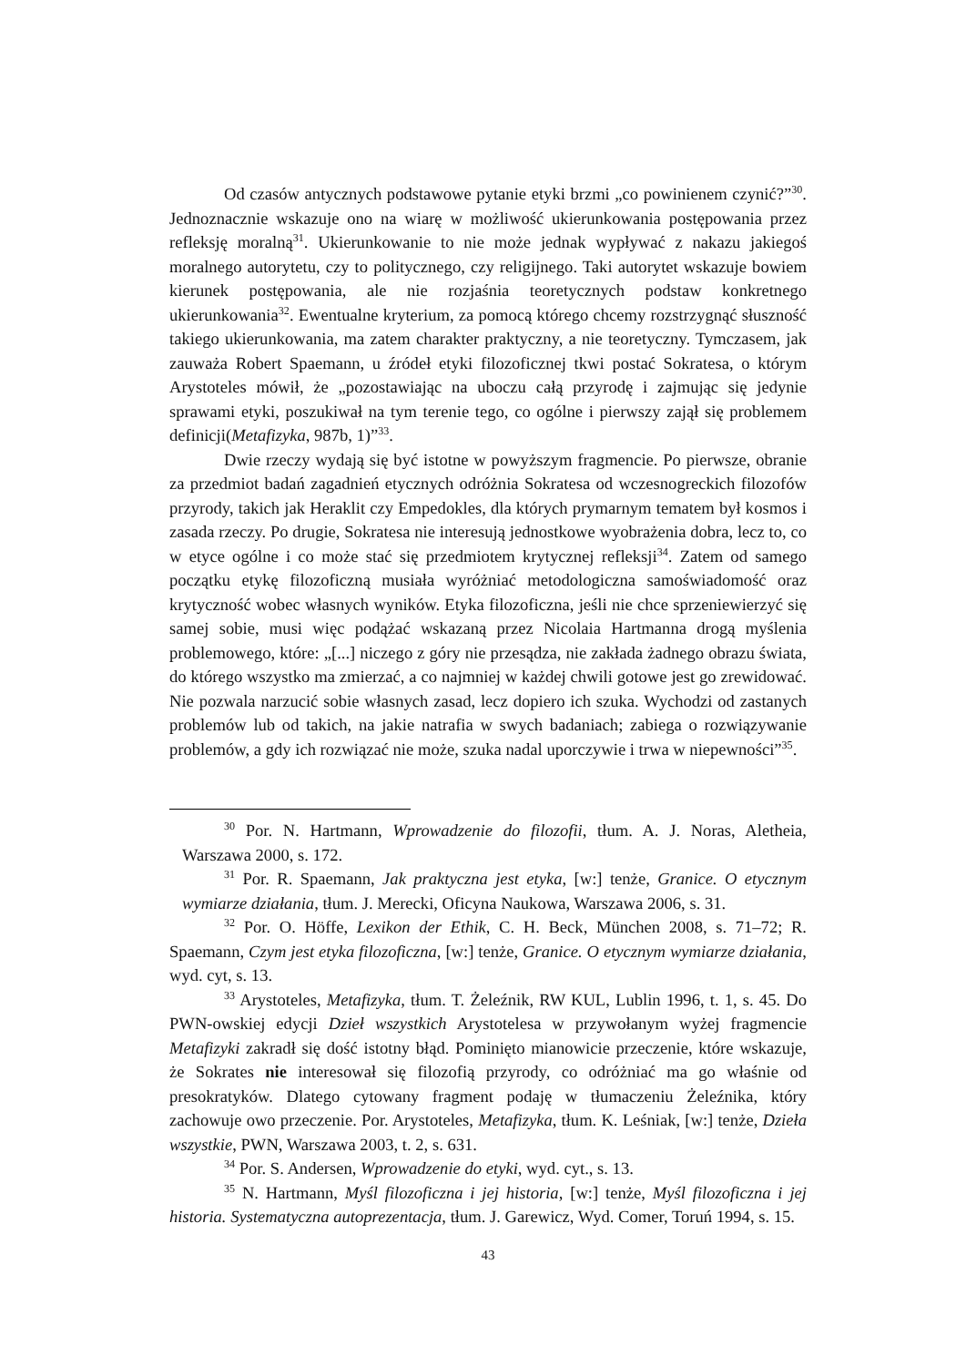Od czasów antycznych podstawowe pytanie etyki brzmi „co powinienem czynić?”<sup>30</sup>. Jednoznacznie wskazuje ono na wiarę w możliwość ukierunkowania postępowania przez refleksję moralną<sup>31</sup>. Ukierunkowanie to nie może jednak wypływać z nakazu jakiegoś moralnego autorytetu, czy to politycznego, czy religijnego. Taki autorytet wskazuje bowiem kierunek postępowania, ale nie rozjaśnia teoretycznych podstaw konkretnego ukierunkowania<sup>32</sup>. Ewentualne kryterium, za pomocą którego chcemy rozstrzygnąć słuszność takiego ukierunkowania, ma zatem charakter praktyczny, a nie teoretyczny. Tymczasem, jak zauważa Robert Spaemann, u źródeł etyki filozoficznej tkwi postać Sokratesa, o którym Arystoteles mówił, że „pozostawiając na uboczu całą przyrodę i zajmując się jedynie sprawami etyki, poszukiwał na tym terenie tego, co ogólne i pierwszy zajął się problemem definicji(Metafizyka, 987b, 1)”<sup>33</sup>.
Dwie rzeczy wydają się być istotne w powyższym fragmencie. Po pierwsze, obranie za przedmiot badań zagadnień etycznych odróżnia Sokratesa od wczesnogreckich filozofów przyrody, takich jak Heraklit czy Empedokles, dla których prymarnym tematem był kosmos i zasada rzeczy. Po drugie, Sokratesa nie interesują jednostkowe wyobrażenia dobra, lecz to, co w etyce ogólne i co może stać się przedmiotem krytycznej refleksji<sup>34</sup>. Zatem od samego początku etykę filozoficzną musiała wyróżniać metodologiczna samoświadomość oraz krytyczność wobec własnych wyników. Etyka filozoficzna, jeśli nie chce sprzeniewierzyć się samej sobie, musi więc podążać wskazaną przez Nicolaia Hartmanna drogą myślenia problemowego, które: „[...] niczego z góry nie przesądza, nie zakłada żadnego obrazu świata, do którego wszystko ma zmierzać, a co najmniej w każdej chwili gotowe jest go zrewidować. Nie pozwala narzucić sobie własnych zasad, lecz dopiero ich szuka. Wychodzi od zastanych problemów lub od takich, na jakie natrafia w swych badaniach; zabiega o rozwiązywanie problemów, a gdy ich rozwiązać nie może, szuka nadal uporczywie i trwa w niepewności”<sup>35</sup>.
<sup>30</sup> Por. N. Hartmann, Wprowadzenie do filozofii, tłum. A. J. Noras, Aletheia, Warszawa 2000, s. 172.
<sup>31</sup> Por. R. Spaemann, Jak praktyczna jest etyka, [w:] tenże, Granice. O etycznym wymiarze działania, tłum. J. Merecki, Oficyna Naukowa, Warszawa 2006, s. 31.
<sup>32</sup> Por. O. Höffe, Lexikon der Ethik, C. H. Beck, München 2008, s. 71–72; R. Spaemann, Czym jest etyka filozoficzna, [w:] tenże, Granice. O etycznym wymiarze działania, wyd. cyt, s. 13.
<sup>33</sup> Arystoteles, Metafizyka, tłum. T. Żeleźnik, RW KUL, Lublin 1996, t. 1, s. 45. Do PWN-owskiej edycji Dzieł wszystkich Arystotelesa w przywołanym wyżej fragmencie Metafizyki zakradł się dość istotny błąd. Pominięto mianowicie przeczenie, które wskazuje, że Sokrates nie interesował się filozofią przyrody, co odróżniać ma go właśnie od presokratyków. Dlatego cytowany fragment podaję w tłumaczeniu Żeleźnika, który zachowuje owo przeczenie. Por. Arystoteles, Metafizyka, tłum. K. Leśniak, [w:] tenże, Dzieła wszystkie, PWN, Warszawa 2003, t. 2, s. 631.
<sup>34</sup> Por. S. Andersen, Wprowadzenie do etyki, wyd. cyt., s. 13.
<sup>35</sup> N. Hartmann, Myśl filozoficzna i jej historia, [w:] tenże, Myśl filozoficzna i jej historia. Systematyczna autoprezentacja, tłum. J. Garewicz, Wyd. Comer, Toruń 1994, s. 15.
43